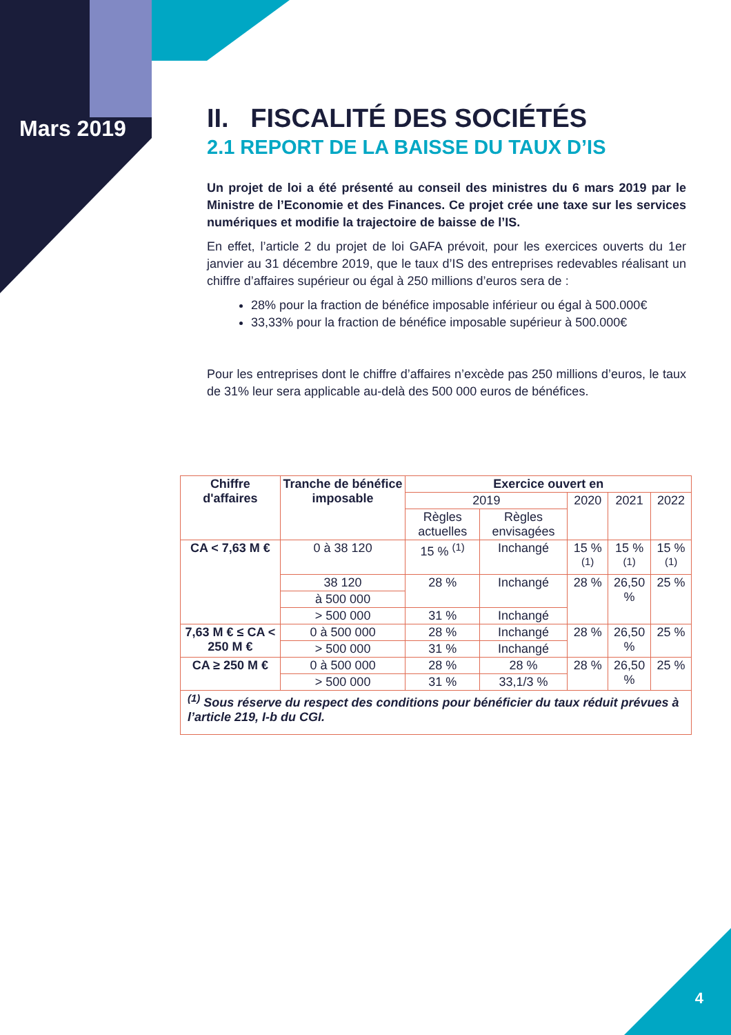Mars 2019
II. FISCALITÉ DES SOCIÉTÉS
2.1 REPORT DE LA BAISSE DU TAUX D’IS
Un projet de loi a été présenté au conseil des ministres du 6 mars 2019 par le Ministre de l’Economie et des Finances. Ce projet crée une taxe sur les services numériques et modifie la trajectoire de baisse de l’IS.
En effet, l’article 2 du projet de loi GAFA prévoit, pour les exercices ouverts du 1er janvier au 31 décembre 2019, que le taux d’IS des entreprises redevables réalisant un chiffre d’affaires supérieur ou égal à 250 millions d’euros sera de :
28% pour la fraction de bénéfice imposable inférieur ou égal à 500.000€
33,33% pour la fraction de bénéfice imposable supérieur à 500.000€
Pour les entreprises dont le chiffre d’affaires n’excède pas 250 millions d’euros, le taux de 31% leur sera applicable au-delà des 500 000 euros de bénéfices.
| Chiffre d'affaires | Tranche de bénéfice imposable | Exercice ouvert en | | | | |
| --- | --- | --- | --- | --- | --- | --- |
| | | 2019 | | 2020 | 2021 | 2022 |
| | | Règles actuelles | Règles envisagées | | | |
| CA < 7,63 M € | 0 à 38 120 | 15 % <sup>(1)</sup> | Inchangé | 15 % <sup>(1)</sup> | 15 % <sup>(1)</sup> | 15 % <sup>(1)</sup> |
| | 38 120 | 28 % | Inchangé | 28 % | 26,50 % | 25 % |
| | à 500 000 | | | | | |
| | > 500 000 | 31 % | Inchangé | | | |
| 7,63 M € ≤ CA < 250 M € | 0 à 500 000 | 28 % | Inchangé | 28 % | 26,50 % | 25 % |
| | > 500 000 | 31 % | Inchangé | | | |
| CA ≥ 250 M € | 0 à 500 000 | 28 % | 28 % | 28 % | 26,50 % | 25 % |
| | > 500 000 | 31 % | 33,1/3 % | | | |
| <sup>(1)</sup> Sous réserve du respect des conditions pour bénéficier du taux réduit prévues à l’article 219, I-b du CGI. | | | | | | |
4